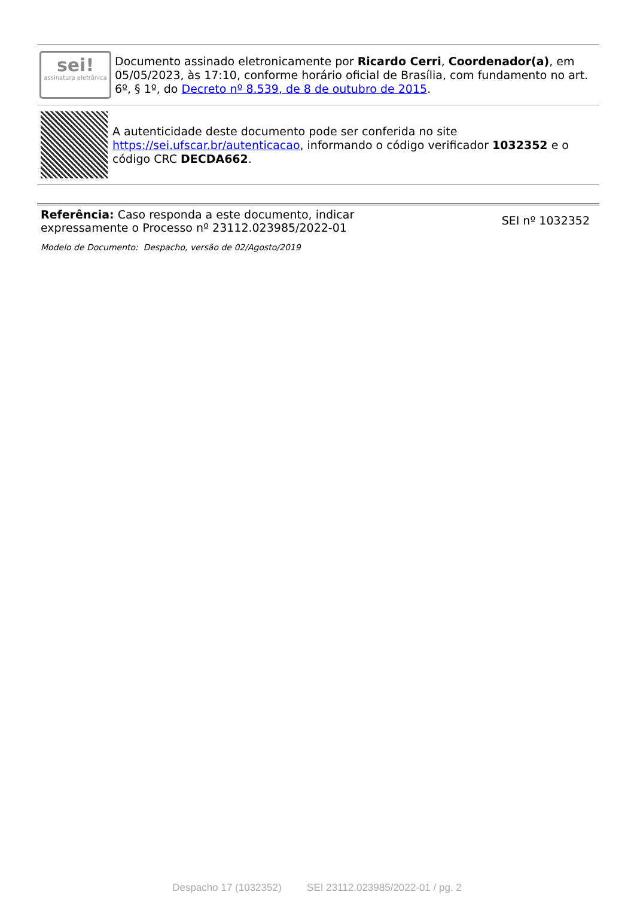sei!
assinatura eletrônica
Documento assinado eletronicamente por Ricardo Cerri, Coordenador(a), em 05/05/2023, às 17:10, conforme horário oficial de Brasília, com fundamento no art. 6º, § 1º, do Decreto nº 8.539, de 8 de outubro de 2015.
A autenticidade deste documento pode ser conferida no site https://sei.ufscar.br/autenticacao, informando o código verificador 1032352 e o código CRC DECDA662.
Referência: Caso responda a este documento, indicar expressamente o Processo nº 23112.023985/2022-01
SEI nº 1032352
Modelo de Documento: Despacho, versão de 02/Agosto/2019
Despacho 17 (1032352) SEI 23112.023985/2022-01 / pg. 2